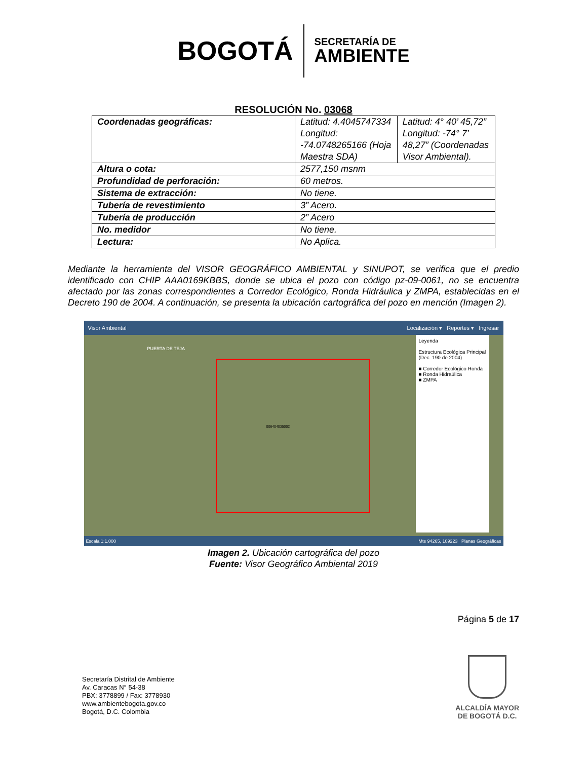BOGOTÁ
SECRETARÍA DE
AMBIENTE
RESOLUCIÓN No. 03068
| Coordenadas geográficas: | Latitud: 4.4045747334 Longitud: -74.0748265166 (Hoja Maestra SDA) | Latitud: 4° 40’ 45,72” Longitud: -74° 7’ 48,27” (Coordenadas Visor Ambiental). |
| Altura o cota: | 2577,150 msnm | |
| Profundidad de perforación: | 60 metros. | |
| Sistema de extracción: | No tiene. | |
| Tubería de revestimiento | 3” Acero. | |
| Tubería de producción | 2” Acero | |
| No. medidor | No tiene. | |
| Lectura: | No Aplica. | |
Mediante la herramienta del VISOR GEOGRÁFICO AMBIENTAL y SINUPOT, se verifica que el predio identificado con CHIP AAA0169KBBS, donde se ubica el pozo con código pz-09-0061, no se encuentra afectado por las zonas correspondientes a Corredor Ecológico, Ronda Hidráulica y ZMPA, establecidas en el Decreto 190 de 2004. A continuación, se presenta la ubicación cartográfica del pozo en mención (Imagen 2).
Visor Ambiental Localización ▾ Reportes ▾ Ingresar
PUERTA DE TEJA
006404035002
Leyenda
Estructura Ecológica Principal (Dec. 190 de 2004)
■ Corredor Ecológico Ronda
■ Ronda Hidraúlica
■ ZMPA
Escala 1:1.000 Mts 94265, 109223 Planas Geográficas
Imagen 2. Ubicación cartográfica del pozo
Fuente: Visor Geográfico Ambiental 2019
Página 5 de 17
Secretaría Distrital de Ambiente
Av. Caracas N° 54-38
PBX: 3778899 / Fax: 3778930
www.ambientebogota.gov.co
Bogotá, D.C. Colombia
ALCALDÍA MAYOR
DE BOGOTÁ D.C.